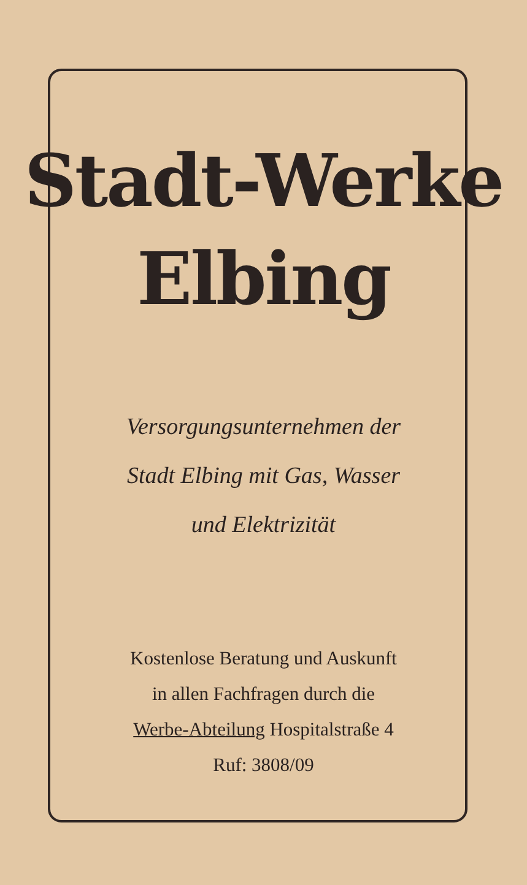Stadt-Werke
Elbing
Versorgungsunternehmen der
Stadt Elbing mit Gas, Wasser
und Elektrizität
Kostenlose Beratung und Auskunft
in allen Fachfragen durch die
Werbe-Abteilung Hospitalstraße 4
Ruf: 3808/09